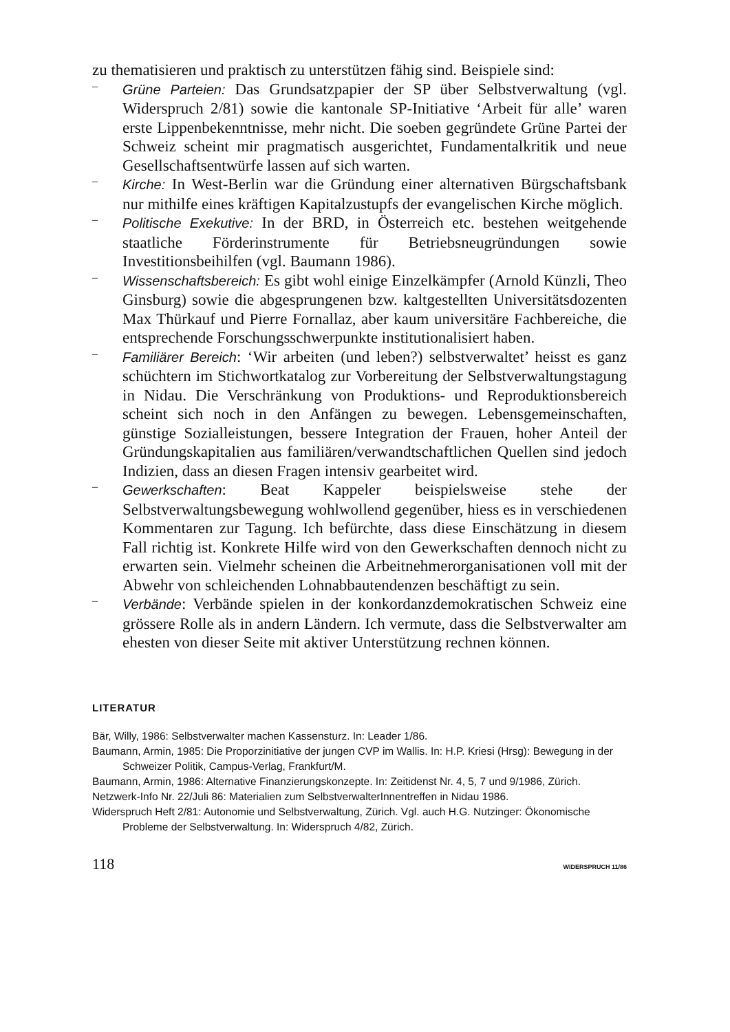zu thematisieren und praktisch zu unterstützen fähig sind. Beispiele sind:
–
Grüne Parteien: Das Grundsatzpapier der SP über Selbstverwaltung (vgl. Widerspruch 2/81) sowie die kantonale SP-Initiative ‘Arbeit für alle’ waren erste Lippenbekenntnisse, mehr nicht. Die soeben gegründete Grüne Partei der Schweiz scheint mir pragmatisch ausgerichtet, Fundamentalkritik und neue Gesellschaftsentwürfe lassen auf sich warten.
–
Kirche: In West-Berlin war die Gründung einer alternativen Bürgschaftsbank nur mithilfe eines kräftigen Kapitalzustupfs der evangelischen Kirche möglich.
–
Politische Exekutive: In der BRD, in Österreich etc. bestehen weitgehende staatliche Förderinstrumente für Betriebsneugründungen sowie Investitionsbeihilfen (vgl. Baumann 1986).
–
Wissenschaftsbereich: Es gibt wohl einige Einzelkämpfer (Arnold Künzli, Theo Ginsburg) sowie die abgesprungenen bzw. kaltgestellten Universitätsdozenten Max Thürkauf und Pierre Fornallaz, aber kaum universitäre Fachbereiche, die entsprechende Forschungsschwerpunkte institutionalisiert haben.
–
Familiärer Bereich: ‘Wir arbeiten (und leben?) selbstverwaltet’ heisst es ganz schüchtern im Stichwortkatalog zur Vorbereitung der Selbstverwaltungstagung in Nidau. Die Verschränkung von Produktions- und Reproduktionsbereich scheint sich noch in den Anfängen zu bewegen. Lebensgemeinschaften, günstige Sozialleistungen, bessere Integration der Frauen, hoher Anteil der Gründungskapitalien aus familiären/verwandtschaftlichen Quellen sind jedoch Indizien, dass an diesen Fragen intensiv gearbeitet wird.
–
Gewerkschaften: Beat Kappeler beispielsweise stehe der Selbstverwaltungsbewegung wohlwollend gegenüber, hiess es in verschiedenen Kommentaren zur Tagung. Ich befürchte, dass diese Einschätzung in diesem Fall richtig ist. Konkrete Hilfe wird von den Gewerkschaften dennoch nicht zu erwarten sein. Vielmehr scheinen die Arbeitnehmerorganisationen voll mit der Abwehr von schleichenden Lohnabbautendenzen beschäftigt zu sein.
–
Verbände: Verbände spielen in der konkordanzdemokratischen Schweiz eine grössere Rolle als in andern Ländern. Ich vermute, dass die Selbstverwalter am ehesten von dieser Seite mit aktiver Unterstützung rechnen können.
LITERATUR
Bär, Willy, 1986: Selbstverwalter machen Kassensturz. In: Leader 1/86.
Baumann, Armin, 1985: Die Proporzinitiative der jungen CVP im Wallis. In: H.P. Kriesi (Hrsg): Bewegung in der Schweizer Politik, Campus-Verlag, Frankfurt/M.
Baumann, Armin, 1986: Alternative Finanzierungskonzepte. In: Zeitidenst Nr. 4, 5, 7 und 9/1986, Zürich.
Netzwerk-Info Nr. 22/Juli 86: Materialien zum SelbstverwalterInnentreffen in Nidau 1986.
Widerspruch Heft 2/81: Autonomie und Selbstverwaltung, Zürich. Vgl. auch H.G. Nutzinger: Ökonomische Probleme der Selbstverwaltung. In: Widerspruch 4/82, Zürich.
118 WIDERSPRUCH 11/86